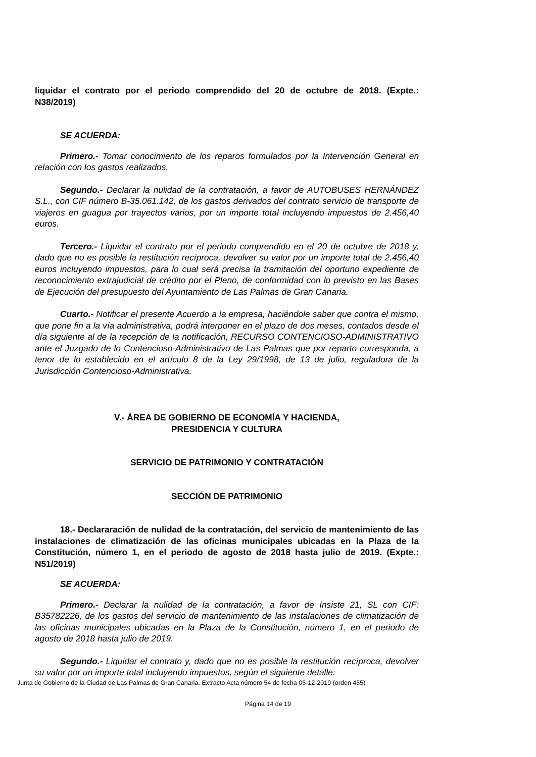liquidar el contrato por el periodo comprendido del 20 de octubre de 2018. (Expte.: N38/2019)
SE ACUERDA:
Primero.- Tomar conocimiento de los reparos formulados por la Intervención General en relación con los gastos realizados.
Segundo.- Declarar la nulidad de la contratación, a favor de AUTOBUSES HERNÁNDEZ S.L., con CIF número B-35.061.142, de los gastos derivados del contrato servicio de transporte de viajeros en guagua por trayectos varios, por un importe total incluyendo impuestos de 2.456,40 euros.
Tercero.- Liquidar el contrato por el periodo comprendido en el 20 de octubre de 2018 y, dado que no es posible la restitución recíproca, devolver su valor por un importe total de 2.456,40 euros incluyendo impuestos, para lo cual será precisa la tramitación del oportuno expediente de reconocimiento extrajudicial de crédito por el Pleno, de conformidad con lo previsto en las Bases de Ejecución del presupuesto del Ayuntamiento de Las Palmas de Gran Canaria.
Cuarto.- Notificar el presente Acuerdo a la empresa, haciéndole saber que contra el mismo, que pone fin a la vía administrativa, podrá interponer en el plazo de dos meses, contados desde el día siguiente al de la recepción de la notificación, RECURSO CONTENCIOSO-ADMINISTRATIVO ante el Juzgado de lo Contencioso-Administrativo de Las Palmas que por reparto corresponda, a tenor de lo establecido en el artículo 8 de la Ley 29/1998, de 13 de julio, reguladora de la Jurisdicción Contencioso-Administrativa.
V.- ÁREA DE GOBIERNO DE ECONOMÍA Y HACIENDA,
PRESIDENCIA Y CULTURA
SERVICIO DE PATRIMONIO Y CONTRATACIÓN
SECCIÓN DE PATRIMONIO
18.- Declararación de nulidad de la contratación, del servicio de mantenimiento de las instalaciones de climatización de las oficinas municipales ubicadas en la Plaza de la Constitución, número 1, en el periodo de agosto de 2018 hasta julio de 2019. (Expte.: N51/2019)
SE ACUERDA:
Primero.- Declarar la nulidad de la contratación, a favor de Insiste 21, SL con CIF: B35782226, de los gastos del servicio de mantenimiento de las instalaciones de climatización de las oficinas municipales ubicadas en la Plaza de la Constitución, número 1, en el periodo de agosto de 2018 hasta julio de 2019.
Segundo.- Liquidar el contrato y, dado que no es posible la restitución recíproca, devolver su valor por un importe total incluyendo impuestos, según el siguiente detalle:
Junta de Gobierno de la Ciudad de Las Palmas de Gran Canaria. Extracto Acta número 54 de fecha 05-12-2019 (orden 455)
Página 14 de 19